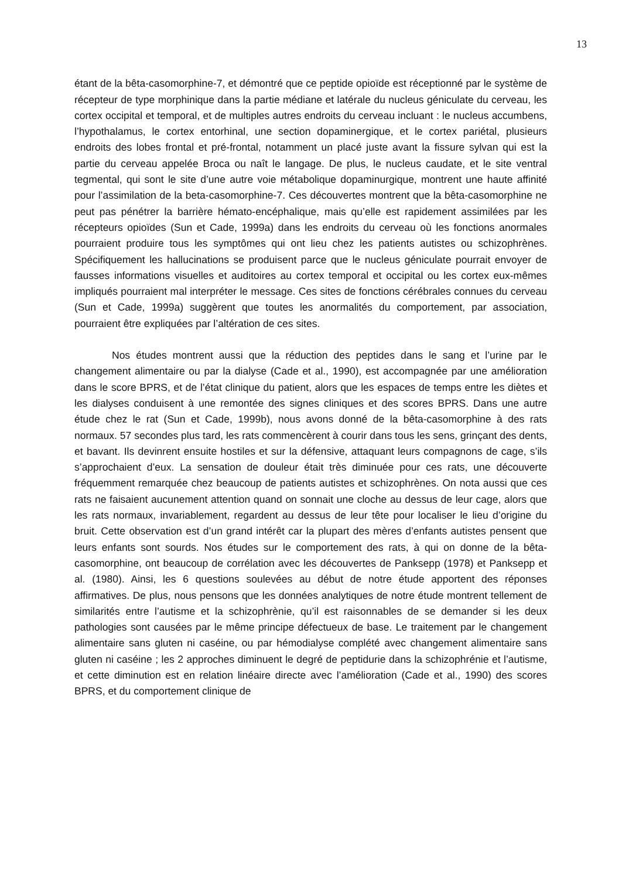13
étant de la bêta-casomorphine-7, et démontré que ce peptide opioïde est réceptionné par le système de récepteur de type morphinique dans la partie médiane et latérale du nucleus géniculate du cerveau, les cortex occipital et temporal, et de multiples autres endroits du cerveau incluant : le nucleus accumbens, l’hypothalamus, le cortex entorhinal, une section dopaminergique, et le cortex pariétal, plusieurs endroits des lobes frontal et pré-frontal, notamment un placé juste avant la fissure sylvan qui est la partie du cerveau appelée Broca ou naît le langage. De plus, le nucleus caudate, et le site ventral tegmental, qui sont le site d’une autre voie métabolique dopaminurgique, montrent une haute affinité pour l’assimilation de la beta-casomorphine-7. Ces découvertes montrent que la bêta-casomorphine ne peut pas pénétrer la barrière hémato-encéphalique, mais qu’elle est rapidement assimilées par les récepteurs opioïdes (Sun et Cade, 1999a) dans les endroits du cerveau où les fonctions anormales pourraient produire tous les symptômes qui ont lieu chez les patients autistes ou schizophrènes. Spécifiquement les hallucinations se produisent parce que le nucleus géniculate pourrait envoyer de fausses informations visuelles et auditoires au cortex temporal et occipital ou les cortex eux-mêmes impliqués pourraient mal interpréter le message. Ces sites de fonctions cérébrales connues du cerveau (Sun et Cade, 1999a) suggèrent que toutes les anormalités du comportement, par association, pourraient être expliquées par l’altération de ces sites.
Nos études montrent aussi que la réduction des peptides dans le sang et l’urine par le changement alimentaire ou par la dialyse (Cade et al., 1990), est accompagnée par une amélioration dans le score BPRS, et de l’état clinique du patient, alors que les espaces de temps entre les diètes et les dialyses conduisent à une remontée des signes cliniques et des scores BPRS. Dans une autre étude chez le rat (Sun et Cade, 1999b), nous avons donné de la bêta-casomorphine à des rats normaux. 57 secondes plus tard, les rats commencèrent à courir dans tous les sens, grinçant des dents, et bavant. Ils devinrent ensuite hostiles et sur la défensive, attaquant leurs compagnons de cage, s’ils s’approchaient d’eux. La sensation de douleur était très diminuée pour ces rats, une découverte fréquemment remarquée chez beaucoup de patients autistes et schizophrènes. On nota aussi que ces rats ne faisaient aucunement attention quand on sonnait une cloche au dessus de leur cage, alors que les rats normaux, invariablement, regardent au dessus de leur tête pour localiser le lieu d’origine du bruit. Cette observation est d’un grand intérêt car la plupart des mères d’enfants autistes pensent que leurs enfants sont sourds. Nos études sur le comportement des rats, à qui on donne de la bêta-casomorphine, ont beaucoup de corrélation avec les découvertes de Panksepp (1978) et Panksepp et al. (1980). Ainsi, les 6 questions soulevées au début de notre étude apportent des réponses affirmatives. De plus, nous pensons que les données analytiques de notre étude montrent tellement de similarités entre l’autisme et la schizophrènie, qu’il est raisonnables de se demander si les deux pathologies sont causées par le même principe défectueux de base. Le traitement par le changement alimentaire sans gluten ni caséine, ou par hémodialyse complété avec changement alimentaire sans gluten ni caséine ; les 2 approches diminuent le degré de peptidurie dans la schizophrénie et l’autisme, et cette diminution est en relation linéaire directe avec l’amélioration (Cade et al., 1990) des scores BPRS, et du comportement clinique de